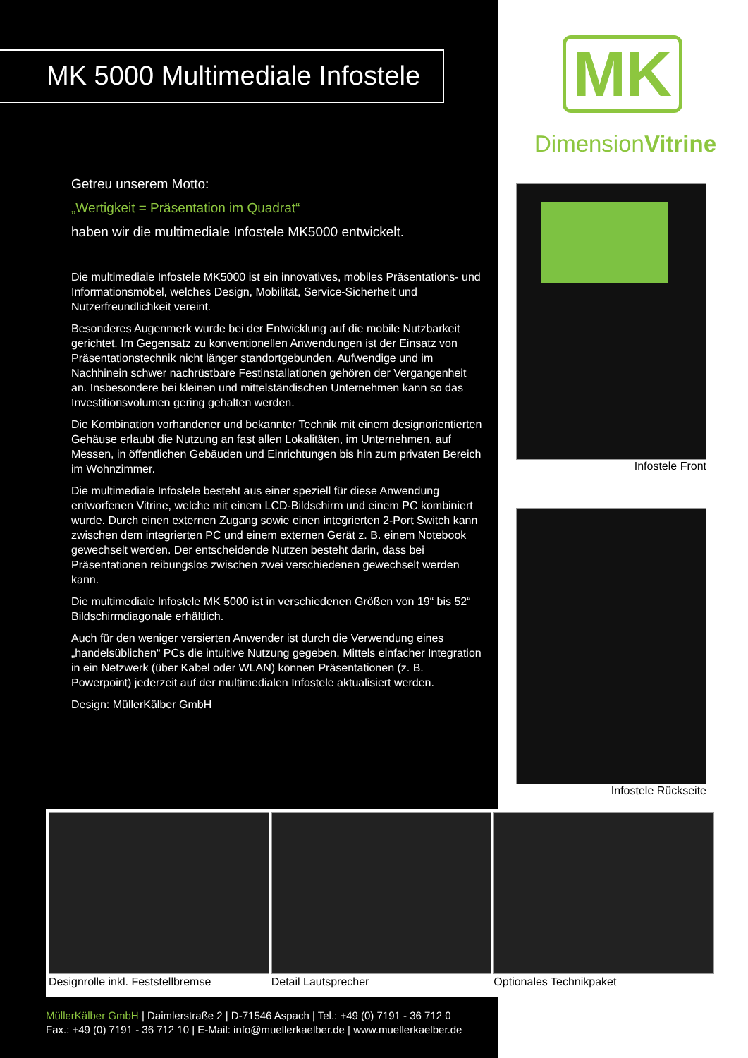MK 5000 Multimediale Infostele
Getreu unserem Motto:
„Wertigkeit = Präsentation im Quadrat“
haben wir die multimediale Infostele MK5000 entwickelt.
Die multimediale Infostele MK5000 ist ein innovatives, mobiles Präsentations- und Informationsmöbel, welches Design, Mobilität, Service-Sicherheit und Nutzerfreundlichkeit vereint.
Besonderes Augenmerk wurde bei der Entwicklung auf die mobile Nutzbarkeit gerichtet. Im Gegensatz zu konventionellen Anwendungen ist der Einsatz von Präsentationstechnik nicht länger standortgebunden. Aufwendige und im Nachhinein schwer nachrüstbare Festinstallationen gehören der Vergangenheit an. Insbesondere bei kleinen und mittelständischen Unternehmen kann so das Investitionsvolumen gering gehalten werden.
Die Kombination vorhandener und bekannter Technik mit einem designorientierten Gehäuse erlaubt die Nutzung an fast allen Lokalitäten, im Unternehmen, auf Messen, in öffentlichen Gebäuden und Einrichtungen bis hin zum privaten Bereich im Wohnzimmer.
Die multimediale Infostele besteht aus einer speziell für diese Anwendung entworfenen Vitrine, welche mit einem LCD-Bildschirm und einem PC kombiniert wurde. Durch einen externen Zugang sowie einen integrierten 2-Port Switch kann zwischen dem integrierten PC und einem externen Gerät z. B. einem Notebook gewechselt werden. Der entscheidende Nutzen besteht darin, dass bei Präsentationen reibungslos zwischen zwei verschiedenen gewechselt werden kann.
Die multimediale Infostele MK 5000 ist in verschiedenen Größen von 19“ bis 52“ Bildschirmdiagonale erhältlich.
Auch für den weniger versierten Anwender ist durch die Verwendung eines „handelsüblichen“ PCs die intuitive Nutzung gegeben. Mittels einfacher Integration in ein Netzwerk (über Kabel oder WLAN) können Präsentationen (z. B. Powerpoint) jederzeit auf der multimedialen Infostele aktualisiert werden.
Design: MüllerKälber GmbH
MK
DimensionVitrine
Infostele Front
Infostele Rückseite
Designrolle inkl. Feststellbremse
Detail Lautsprecher Optionales Technikpaket
MüllerKälber GmbH | Daimlerstraße 2 | D-71546 Aspach | Tel.: +49 (0) 7191 - 36 712 0
Fax.: +49 (0) 7191 - 36 712 10 | E-Mail: info@muellerkaelber.de | www.muellerkaelber.de